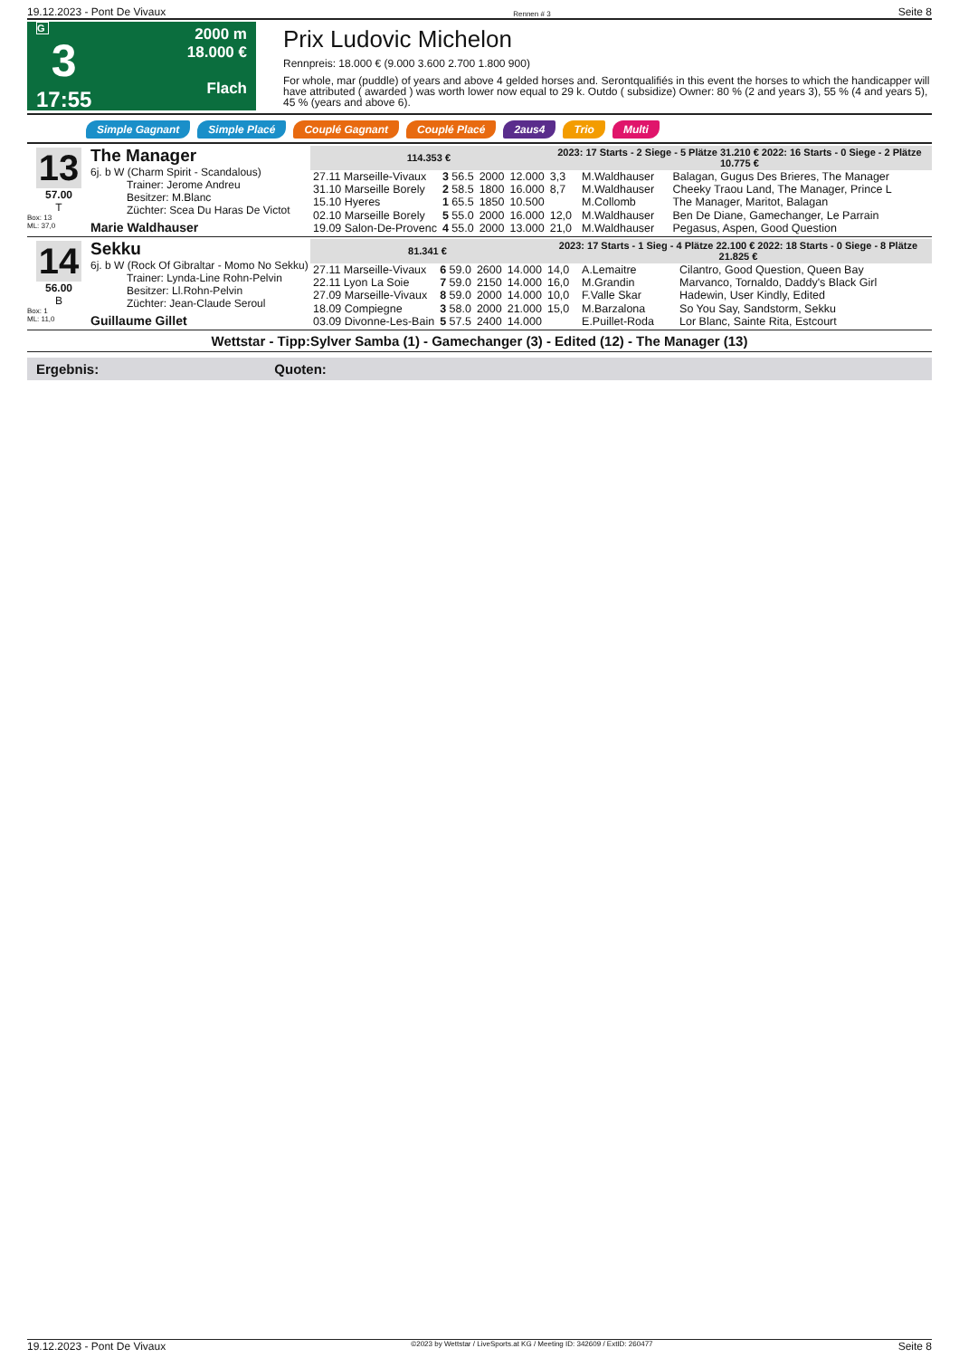19.12.2023 - Pont De Vivaux Rennen # 3 Seite 8
G
3
17:55
2000 m
18.000 €
Flach
Prix Ludovic Michelon
Rennpreis: 18.000 € (9.000 3.600 2.700 1.800 900)
For whole, mar (puddle) of years and above 4 gelded horses and. Serontqualifiés in this event the horses to which the handicapper will have attributed ( awarded ) was worth lower now equal to 29 k. Outdo ( subsidize) Owner: 80 % (2 and years 3), 55 % (4 and years 5), 45 % (years and above 6).
Simple Gagnant Simple Placé Couplé Gagnant Couplé Placé 2aus4 Trio Multi
13
57.00
T
Box: 13
ML: 37,0
The Manager
6j. b W (Charm Spirit - Scandalous)
Trainer: Jerome Andreu
Besitzer: M.Blanc
Züchter: Scea Du Haras De Victot
Marie Waldhauser
| 114.353 € | | | | 2023: 17 Starts - 2 Siege - 5 Plätze 31.210 € 2022: 16 Starts - 0 Siege - 2 Plätze 10.775 € | | |
| --- | --- | --- | --- | --- | --- | --- |
| 27.11 Marseille-Vivaux | 3 56.5 | 2000 | 12.000 | 3,3 | M.Waldhauser | Balagan, Gugus Des Brieres, The Manager |
| 31.10 Marseille Borely | 2 58.5 | 1800 | 16.000 | 8,7 | M.Waldhauser | Cheeky Traou Land, The Manager, Prince L |
| 15.10 Hyeres | 1 65.5 | 1850 | 10.500 | | M.Collomb | The Manager, Maritot, Balagan |
| 02.10 Marseille Borely | 5 55.0 | 2000 | 16.000 | 12,0 | M.Waldhauser | Ben De Diane, Gamechanger, Le Parrain |
| 19.09 Salon-De-Provenc | 4 55.0 | 2000 | 13.000 | 21,0 | M.Waldhauser | Pegasus, Aspen, Good Question |
14
56.00
B
Box: 1
ML: 11,0
Sekku
6j. b W (Rock Of Gibraltar - Momo No Sekku)
Trainer: Lynda-Line Rohn-Pelvin
Besitzer: Ll.Rohn-Pelvin
Züchter: Jean-Claude Seroul
Guillaume Gillet
| 81.341 € | | | | 2023: 17 Starts - 1 Sieg - 4 Plätze 22.100 € 2022: 18 Starts - 0 Siege - 8 Plätze 21.825 € | | |
| --- | --- | --- | --- | --- | --- | --- |
| 27.11 Marseille-Vivaux | 6 59.0 | 2600 | 14.000 | 14,0 | A.Lemaitre | Cilantro, Good Question, Queen Bay |
| 22.11 Lyon La Soie | 7 59.0 | 2150 | 14.000 | 16,0 | M.Grandin | Marvanco, Tornaldo, Daddy's Black Girl |
| 27.09 Marseille-Vivaux | 8 59.0 | 2000 | 14.000 | 10,0 | F.Valle Skar | Hadewin, User Kindly, Edited |
| 18.09 Compiegne | 3 58.0 | 2000 | 21.000 | 15,0 | M.Barzalona | So You Say, Sandstorm, Sekku |
| 03.09 Divonne-Les-Bain | 5 57.5 | 2400 | 14.000 | | E.Puillet-Roda | Lor Blanc, Sainte Rita, Estcourt |
Wettstar - Tipp:Sylver Samba (1) - Gamechanger (3) - Edited (12) - The Manager (13)
Ergebnis: Quoten:
19.12.2023 - Pont De Vivaux ©2023 by Wettstar / LiveSports.at KG / Meeting ID: 342609 / ExtID: 260477 Seite 8